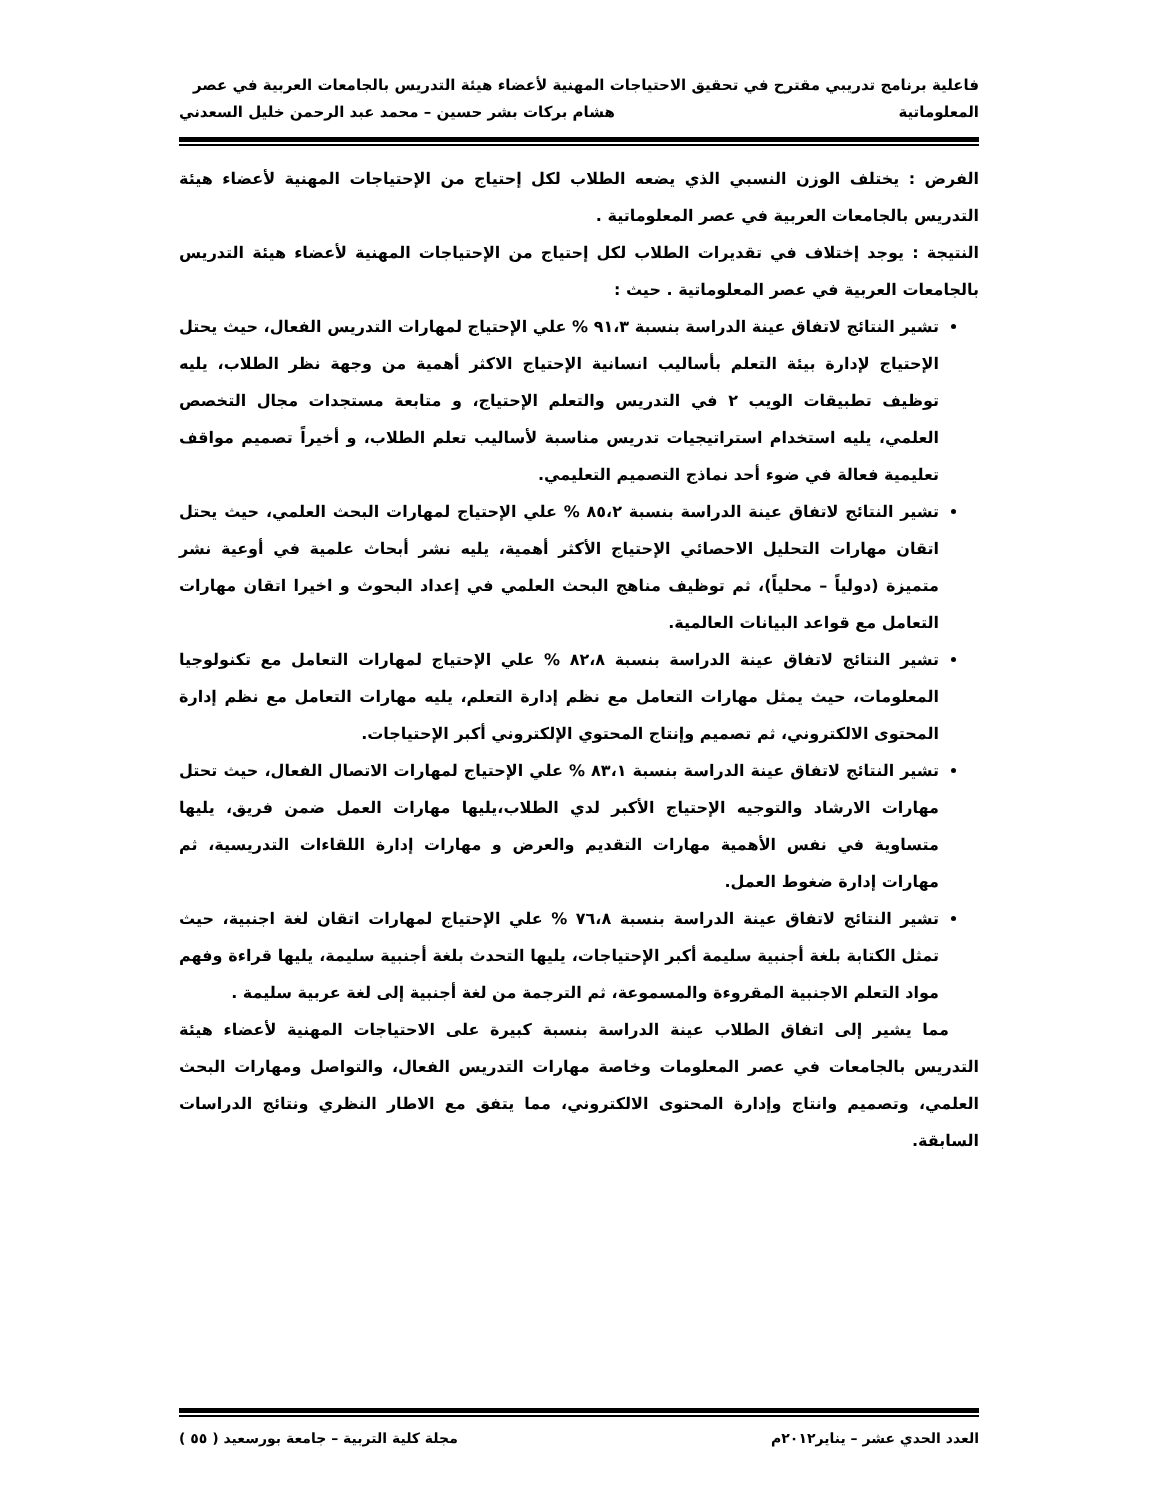فاعلية برنامج تدريبي مقترح في تحقيق الاحتياجات المهنية لأعضاء هيئة التدريس بالجامعات العربية في عصر
المعلوماتية هشام بركات بشر حسين – محمد عبد الرحمن خليل السعدني
الفرض : يختلف الوزن النسبي الذي يضعه الطلاب لكل إحتياج من الإحتياجات المهنية لأعضاء هيئة التدريس بالجامعات العربية في عصر المعلوماتية .
النتيجة : يوجد إختلاف في تقديرات الطلاب لكل إحتياج من الإحتياجات المهنية لأعضاء هيئة التدريس بالجامعات العربية في عصر المعلوماتية . حيث :
تشير النتائج لاتفاق عينة الدراسة بنسبة ٩١،٣ % علي الإحتياج لمهارات التدريس الفعال، حيث يحتل الإحتياج لإدارة بيئة التعلم بأساليب انسانية الإحتياج الاكثر أهمية من وجهة نظر الطلاب، يليه توظيف تطبيقات الويب ٢ في التدريس والتعلم الإحتياج، و متابعة مستجدات مجال التخصص العلمي، يليه استخدام استراتيجيات تدريس مناسبة لأساليب تعلم الطلاب، و أخيراً تصميم مواقف تعليمية فعالة في ضوء أحد نماذج التصميم التعليمي.
تشير النتائج لاتفاق عينة الدراسة بنسبة ٨٥،٢ % علي الإحتياج لمهارات البحث العلمي، حيث يحتل اتقان مهارات التحليل الاحصائي الإحتياج الأكثر أهمية، يليه نشر أبحاث علمية في أوعية نشر متميزة (دولياً – محلياً)، ثم توظيف مناهج البحث العلمي في إعداد البحوث و اخيرا اتقان مهارات التعامل مع قواعد البيانات العالمية.
تشير النتائج لاتفاق عينة الدراسة بنسبة ٨٢،٨ % علي الإحتياج لمهارات التعامل مع تكنولوجيا المعلومات، حيث يمثل مهارات التعامل مع نظم إدارة التعلم، يليه مهارات التعامل مع نظم إدارة المحتوى الالكتروني، ثم تصميم وإنتاج المحتوي الإلكتروني أكبر الإحتياجات.
تشير النتائج لاتفاق عينة الدراسة بنسبة ٨٣،١ % علي الإحتياج لمهارات الاتصال الفعال، حيث تحتل مهارات الارشاد والتوجيه الإحتياج الأكبر لدي الطلاب،يليها مهارات العمل ضمن فريق، يليها متساوية في نفس الأهمية مهارات التقديم والعرض و مهارات إدارة اللقاءات التدريسية، ثم مهارات إدارة ضغوط العمل.
تشير النتائج لاتفاق عينة الدراسة بنسبة ٧٦،٨ % علي الإحتياج لمهارات اتقان لغة اجنبية، حيث تمثل الكتابة بلغة أجنبية سليمة أكبر الإحتياجات، يليها التحدث بلغة أجنبية سليمة، يليها قراءة وفهم مواد التعلم الاجنبية المقروءة والمسموعة، ثم الترجمة من لغة أجنبية إلى لغة عربية سليمة .
مما يشير إلى اتفاق الطلاب عينة الدراسة بنسبة كبيرة على الاحتياجات المهنية لأعضاء هيئة التدريس بالجامعات في عصر المعلومات وخاصة مهارات التدريس الفعال، والتواصل ومهارات البحث العلمي، وتصميم وانتاج وإدارة المحتوى الالكتروني، مما يتفق مع الاطار النظري ونتائج الدراسات السابقة.
العدد الحدي عشر – يناير٢٠١٢م مجلة كلية التربية – جامعة بورسعيد ( ٥٥ )